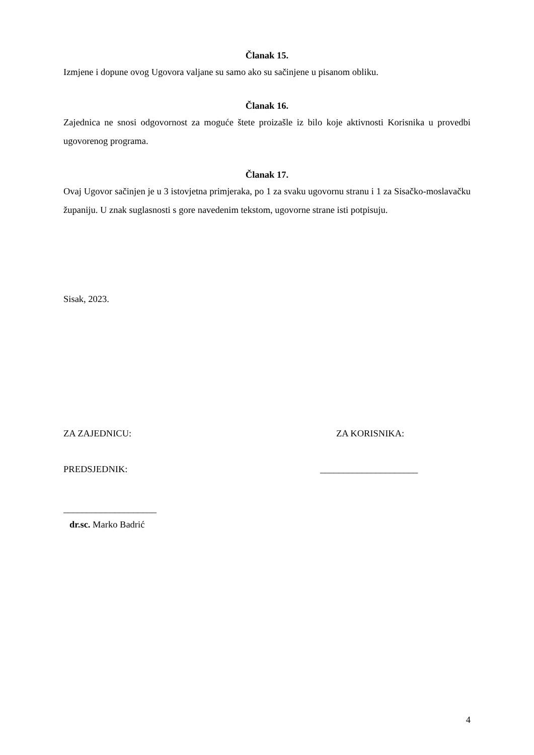Članak 15.
Izmjene i dopune ovog Ugovora valjane su samo ako su sačinjene u pisanom obliku.
Članak 16.
Zajednica ne snosi odgovornost za moguće štete proizašle iz bilo koje aktivnosti Korisnika u provedbi ugovorenog programa.
Članak 17.
Ovaj Ugovor sačinjen je u 3 istovjetna primjeraka, po 1 za svaku ugovornu stranu i 1 za Sisačko-moslavačku županiju. U znak suglasnosti s gore navedenim tekstom, ugovorne strane isti potpisuju.
Sisak, 2023.
ZA ZAJEDNICU: ZA KORISNIKA:
PREDSJEDNIK: _____________________
____________________
dr.sc. Marko Badrić
4